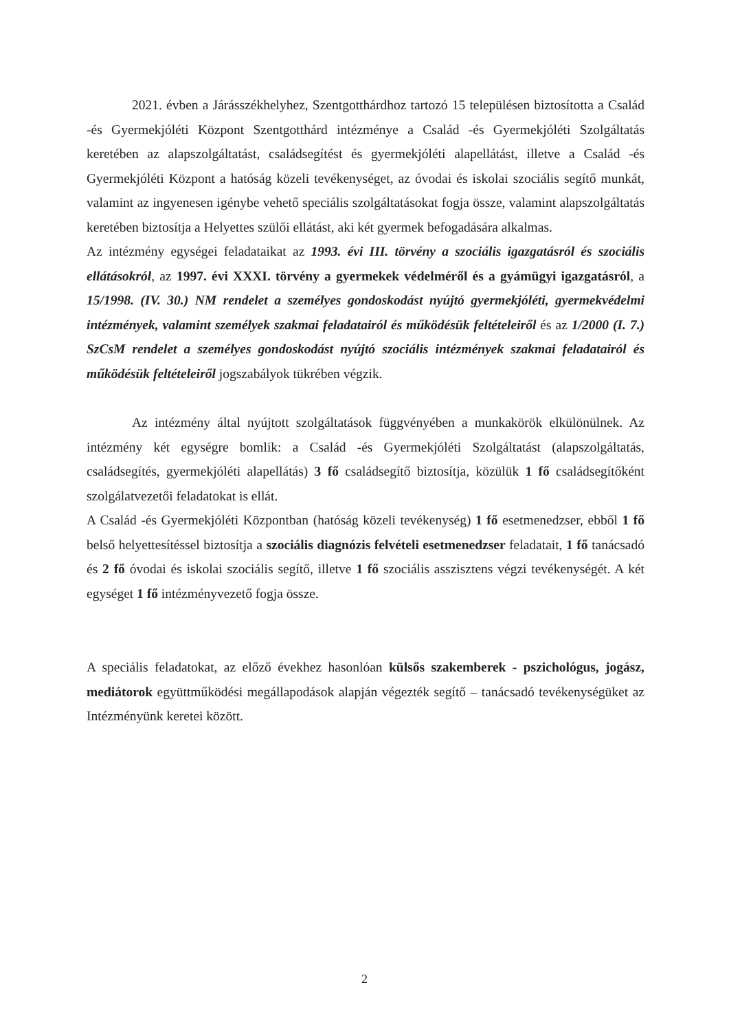2021. évben a Járásszékhelyhez, Szentgotthárdhoz tartozó 15 településen biztosította a Család -és Gyermekjóléti Központ Szentgotthárd intézménye a Család -és Gyermekjóléti Szolgáltatás keretében az alapszolgáltatást, családsegítést és gyermekjóléti alapellátást, illetve a Család -és Gyermekjóléti Központ a hatóság közeli tevékenységet, az óvodai és iskolai szociális segítő munkát, valamint az ingyenesen igénybe vehető speciális szolgáltatásokat fogja össze, valamint alapszolgáltatás keretében biztosítja a Helyettes szülői ellátást, aki két gyermek befogadására alkalmas.
Az intézmény egységei feladataikat az 1993. évi III. törvény a szociális igazgatásról és szociális ellátásokról, az 1997. évi XXXI. törvény a gyermekek védelméről és a gyámügyi igazgatásról, a 15/1998. (IV. 30.) NM rendelet a személyes gondoskodást nyújtó gyermekjóléti, gyermekvédelmi intézmények, valamint személyek szakmai feladatairól és működésük feltételeiről és az 1/2000 (I. 7.) SzCsM rendelet a személyes gondoskodást nyújtó szociális intézmények szakmai feladatairól és működésük feltételeiről jogszabályok tükrében végzik.
Az intézmény által nyújtott szolgáltatások függvényében a munkakörök elkülönülnek. Az intézmény két egységre bomlik: a Család -és Gyermekjóléti Szolgáltatást (alapszolgáltatás, családsegítés, gyermekjóléti alapellátás) 3 fő családsegítő biztosítja, közülük 1 fő családsegítőként szolgálatvezetői feladatokat is ellát.
A Család -és Gyermekjóléti Központban (hatóság közeli tevékenység) 1 fő esetmenedzser, ebből 1 fő belső helyettesítéssel biztosítja a szociális diagnózis felvételi esetmenedzser feladatait, 1 fő tanácsadó és 2 fő óvodai és iskolai szociális segítő, illetve 1 fő szociális asszisztens végzi tevékenységét. A két egységet 1 fő intézményvezető fogja össze.
A speciális feladatokat, az előző évekhez hasonlóan külsős szakemberek - pszichológus, jogász, mediátorok együttműködési megállapodások alapján végezték segítő – tanácsadó tevékenységüket az Intézményünk keretei között.
2